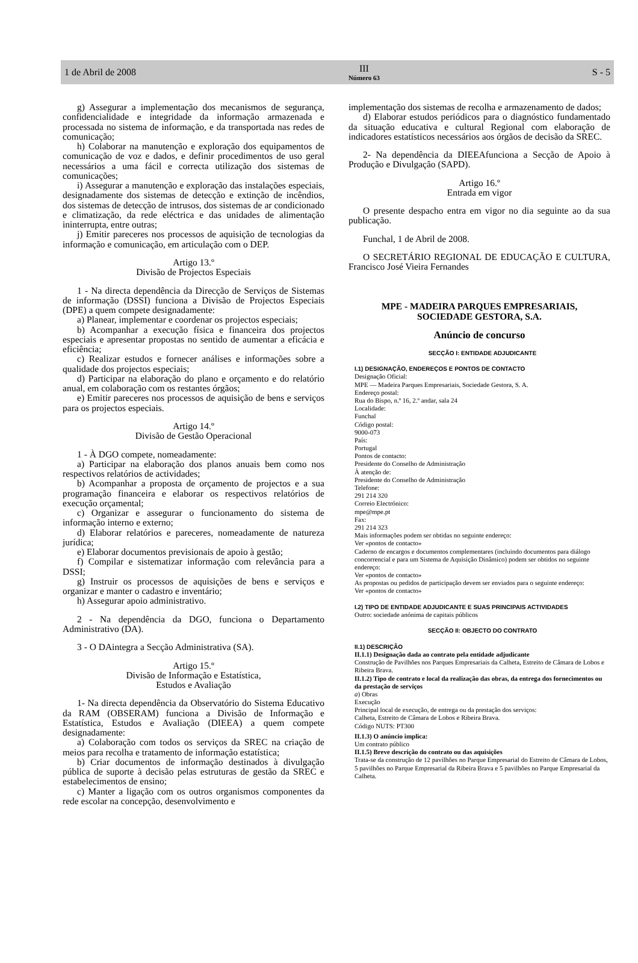1 de Abril de 2008
III
Número 63
S - 5
g) Assegurar a implementação dos mecanismos de segurança, confidencialidade e integridade da informação armazenada e processada no sistema de informação, e da transportada nas redes de comunicação;
h) Colaborar na manutenção e exploração dos equipamentos de comunicação de voz e dados, e definir procedimentos de uso geral necessários a uma fácil e correcta utilização dos sistemas de comunicações;
i) Assegurar a manutenção e exploração das instalações especiais, designadamente dos sistemas de detecção e extinção de incêndios, dos sistemas de detecção de intrusos, dos sistemas de ar condicionado e climatização, da rede eléctrica e das unidades de alimentação ininterrupta, entre outras;
j) Emitir pareceres nos processos de aquisição de tecnologias da informação e comunicação, em articulação com o DEP.
Artigo 13.º
Divisão de Projectos Especiais
1 - Na directa dependência da Direcção de Serviços de Sistemas de informação (DSSI) funciona a Divisão de Projectos Especiais (DPE) a quem compete designadamente:
a) Planear, implementar e coordenar os projectos especiais;
b) Acompanhar a execução física e financeira dos projectos especiais e apresentar propostas no sentido de aumentar a eficácia e eficiência;
c) Realizar estudos e fornecer análises e informações sobre a qualidade dos projectos especiais;
d) Participar na elaboração do plano e orçamento e do relatório anual, em colaboração com os restantes órgãos;
e) Emitir pareceres nos processos de aquisição de bens e serviços para os projectos especiais.
Artigo 14.º
Divisão de Gestão Operacional
1 - À DGO compete, nomeadamente:
a) Participar na elaboração dos planos anuais bem como nos respectivos relatórios de actividades;
b) Acompanhar a proposta de orçamento de projectos e a sua programação financeira e elaborar os respectivos relatórios de execução orçamental;
c) Organizar e assegurar o funcionamento do sistema de informação interno e externo;
d) Elaborar relatórios e pareceres, nomeadamente de natureza jurídica;
e) Elaborar documentos previsionais de apoio à gestão;
f) Compilar e sistematizar informação com relevância para a DSSI;
g) Instruir os processos de aquisições de bens e serviços e organizar e manter o cadastro e inventário;
h) Assegurar apoio administrativo.
2 - Na dependência da DGO, funciona o Departamento Administrativo (DA).
3 - O DAintegra a Secção Administrativa (SA).
Artigo 15.º
Divisão de Informação e Estatística,
Estudos e Avaliação
1- Na directa dependência da Observatório do Sistema Educativo da RAM (OBSERAM) funciona a Divisão de Informação e Estatística, Estudos e Avaliação (DIEEA) a quem compete designadamente:
a) Colaboração com todos os serviços da SREC na criação de meios para recolha e tratamento de informação estatística;
b) Criar documentos de informação destinados à divulgação pública de suporte à decisão pelas estruturas de gestão da SREC e estabelecimentos de ensino;
c) Manter a ligação com os outros organismos componentes da rede escolar na concepção, desenvolvimento e
implementação dos sistemas de recolha e armazenamento de dados;
d) Elaborar estudos periódicos para o diagnóstico fundamentado da situação educativa e cultural Regional com elaboração de indicadores estatísticos necessários aos órgãos de decisão da SREC.
2- Na dependência da DIEEAfunciona a Secção de Apoio à Produção e Divulgação (SAPD).
Artigo 16.º
Entrada em vigor
O presente despacho entra em vigor no dia seguinte ao da sua publicação.
Funchal, 1 de Abril de 2008.
O SECRETÁRIO REGIONAL DE EDUCAÇÃO E CULTURA, Francisco José Vieira Fernandes
MPE - MADEIRA PARQUES EMPRESARIAIS,
SOCIEDADE GESTORA, S.A.
Anúncio de concurso
SECÇÃO I: ENTIDADE ADJUDICANTE
I.1) DESIGNAÇÃO, ENDEREÇOS E PONTOS DE CONTACTO
Designação Oficial:
MPE — Madeira Parques Empresariais, Sociedade Gestora, S. A.
Endereço postal:
Rua do Bispo, n.º 16, 2.º andar, sala 24
Localidade:
Funchal
Código postal:
9000-073
País:
Portugal
Pontos de contacto:
Presidente do Conselho de Administração
À atenção de:
Presidente do Conselho de Administração
Telefone:
291 214 320
Correio Electrónico:
mpe@mpe.pt
Fax:
291 214 323
Mais informações podem ser obtidas no seguinte endereço:
Ver «pontos de contacto»
Caderno de encargos e documentos complementares (incluindo documentos para diálogo concorrencial e para um Sistema de Aquisição Dinâmico) podem ser obtidos no seguinte endereço:
Ver «pontos de contacto»
As propostas ou pedidos de participação devem ser enviados para o seguinte endereço:
Ver «pontos de contacto»
I.2) TIPO DE ENTIDADE ADJUDICANTE E SUAS PRINCIPAIS ACTIVIDADES
Outro: sociedade anónima de capitais públicos
SECÇÃO II: OBJECTO DO CONTRATO
II.1) DESCRIÇÃO
II.1.1) Designação dada ao contrato pela entidade adjudicante
Construção de Pavilhões nos Parques Empresariais da Calheta, Estreito de Câmara de Lobos e Ribeira Brava.
II.1.2) Tipo de contrato e local da realização das obras, da entrega dos fornecimentos ou da prestação de serviços
a) Obras
Execução
Principal local de execução, de entrega ou da prestação dos serviços:
Calheta, Estreito de Câmara de Lobos e Ribeira Brava.
Código NUTS: PT300
II.1.3) O anúncio implica:
Um contrato público
II.1.5) Breve descrição do contrato ou das aquisições
Trata-se da construção de 12 pavilhões no Parque Empresarial do Estreito de Câmara de Lobos, 5 pavilhões no Parque Empresarial da Ribeira Brava e 5 pavilhões no Parque Empresarial da Calheta.